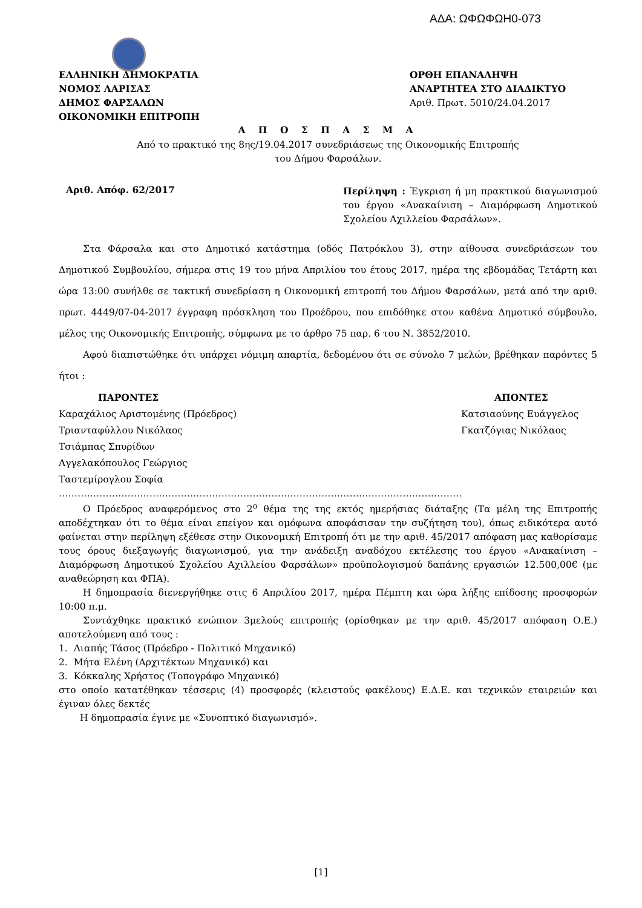ΑΔΑ: ΩΦΩΦΩΗ0-073
ΕΛΛΗΝΙΚΗ ΔΗΜΟΚΡΑΤΙΑ
ΝΟΜΟΣ ΛΑΡΙΣΑΣ
ΔΗΜΟΣ ΦΑΡΣΑΛΩΝ
ΟΙΚΟΝΟΜΙΚΗ ΕΠΙΤΡΟΠΗ
ΟΡΘΗ ΕΠΑΝΑΛΗΨΗ
ΑΝΑΡΤΗΤΕΑ ΣΤΟ ΔΙΑΔΙΚΤΥΟ
Αριθ. Πρωτ. 5010/24.04.2017
Α Π Ο Σ Π Α Σ Μ Α
Από το πρακτικό της 8ης/19.04.2017 συνεδριάσεως της Οικονομικής Επιτροπής
του Δήμου Φαρσάλων.
Αριθ. Απόφ. 62/2017
Περίληψη : Έγκριση ή μη πρακτικού διαγωνισμού του έργου «Ανακαίνιση – Διαμόρφωση Δημοτικού Σχολείου Αχιλλείου Φαρσάλων».
Στα Φάρσαλα και στο Δημοτικό κατάστημα (οδός Πατρόκλου 3), στην αίθουσα συνεδριάσεων του Δημοτικού Συμβουλίου, σήμερα στις 19 του μήνα Απριλίου του έτους 2017, ημέρα της εβδομάδας Τετάρτη και ώρα 13:00 συνήλθε σε τακτική συνεδρίαση η Οικονομική επιτροπή του Δήμου Φαρσάλων, μετά από την αριθ. πρωτ. 4449/07-04-2017 έγγραφη πρόσκληση του Προέδρου, που επιδόθηκε στον καθένα Δημοτικό σύμβουλο, μέλος της Οικονομικής Επιτροπής, σύμφωνα με το άρθρο 75 παρ. 6 του Ν. 3852/2010.
Αφού διαπιστώθηκε ότι υπάρχει νόμιμη απαρτία, δεδομένου ότι σε σύνολο 7 μελών, βρέθηκαν παρόντες 5 ήτοι :
ΠΑΡΟΝΤΕΣ
Καραχάλιος Αριστομένης (Πρόεδρος)
Τριανταφύλλου Νικόλαος
Τσιάμπας Σπυρίδων
Αγγελακόπουλος Γεώργιος
Ταστεμίρογλου Σοφία
ΑΠΟΝΤΕΣ
Κατσιαούνης Ευάγγελος
Γκατζόγιας Νικόλαος
…………………………………………………………………………………………………………………
Ο Πρόεδρος αναφερόμενος στο 2<sup>ο</sup> θέμα της της εκτός ημερήσιας διάταξης (Τα μέλη της Επιτροπής αποδέχτηκαν ότι το θέμα είναι επείγον και ομόφωνα αποφάσισαν την συζήτηση του), όπως ειδικότερα αυτό φαίνεται στην περίληψη εξέθεσε στην Οικονομική Επιτροπή ότι με την αριθ. 45/2017 απόφαση μας καθορίσαμε τους όρους διεξαγωγής διαγωνισμού, για την ανάδειξη αναδόχου εκτέλεσης του έργου «Ανακαίνιση – Διαμόρφωση Δημοτικού Σχολείου Αχιλλείου Φαρσάλων» προϋπολογισμού δαπάνης εργασιών 12.500,00€ (με αναθεώρηση και ΦΠΑ).
Η δημοπρασία διενεργήθηκε στις 6 Απριλίου 2017, ημέρα Πέμπτη και ώρα λήξης επίδοσης προσφορών 10:00 π.μ.
Συντάχθηκε πρακτικό ενώπιον 3μελούς επιτροπής (ορίσθηκαν με την αριθ. 45/2017 απόφαση Ο.Ε.) αποτελούμενη από τους :
1. Λιαπής Τάσος (Πρόεδρο - Πολιτικό Μηχανικό)
2. Μήτα Ελένη (Αρχιτέκτων Μηχανικό) και
3. Κόκκαλης Χρήστος (Τοπογράφο Μηχανικό)
στο οποίο κατατέθηκαν τέσσερις (4) προσφορές (κλειστούς φακέλους) Ε.Δ.Ε. και τεχνικών εταιρειών και έγιναν όλες δεκτές
Η δημοπρασία έγινε με «Συνοπτικό διαγωνισμό».
[1]